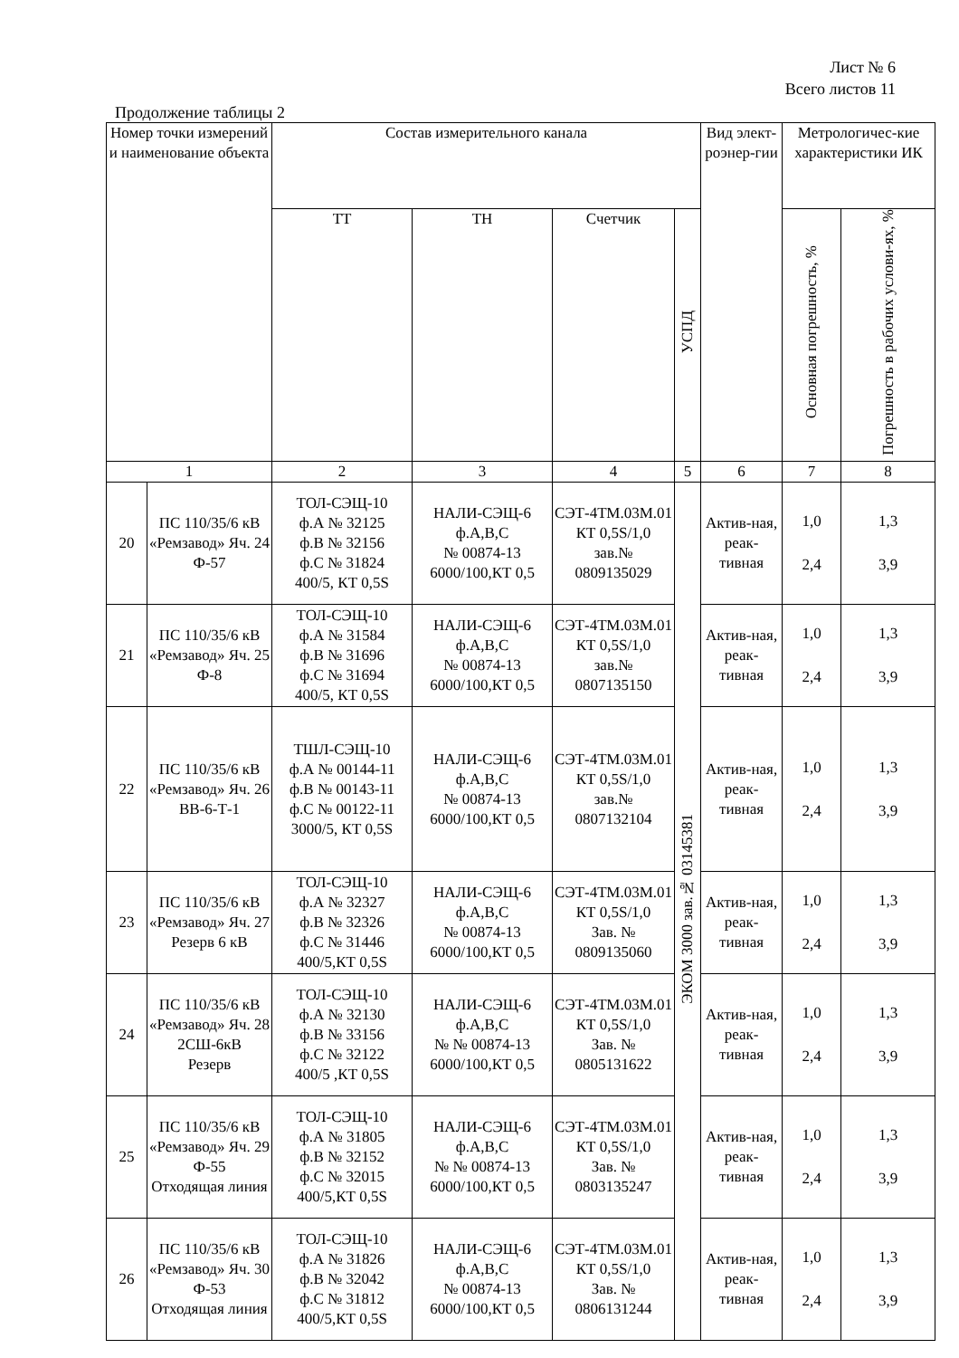Лист № 6
Всего листов 11
Продолжение таблицы 2
| Номер точки измерений и наименование объекта | | Состав измерительного канала | | | | Вид элект-роэнер-гии | Метрологичес-кие характеристики ИК | |
| --- | --- | --- | --- | --- | --- | --- | --- | --- |
| | | ТТ | ТН | Счетчик | УСПД | | Основная погрешность, % | Погрешность в рабочих услови-ях, % |
| 1 | | 2 | 3 | 4 | 5 | 6 | 7 | 8 |
| 20 | ПС 110/35/6 кВ «Ремзавод» Яч. 24 Ф-57 | ТОЛ-СЭЩ-10 ф.А № 32125 ф.В № 32156 ф.С № 31824 400/5, КТ 0,5S | НАЛИ-СЭЩ-6 ф.А,В,С № 00874-13 6000/100,КТ 0,5 | СЭТ-4ТМ.03М.01 КТ 0,5S/1,0 зав.№ 0809135029 | ЭКОМ 3000 зав.№ 03145381 | Актив-ная, реак-тивная | 1,0 2,4 | 1,3 3,9 |
| 21 | ПС 110/35/6 кВ «Ремзавод» Яч. 25 Ф-8 | ТОЛ-СЭЩ-10 ф.А № 31584 ф.В № 31696 ф.С № 31694 400/5, КТ 0,5S | НАЛИ-СЭЩ-6 ф.А,В,С № 00874-13 6000/100,КТ 0,5 | СЭТ-4ТМ.03М.01 КТ 0,5S/1,0 зав.№ 0807135150 | | Актив-ная, реак-тивная | 1,0 2,4 | 1,3 3,9 |
| 22 | ПС 110/35/6 кВ «Ремзавод» Яч. 26 ВВ-6-Т-1 | ТШЛ-СЭЩ-10 ф.А № 00144-11 ф.В № 00143-11 ф.С № 00122-11 3000/5, КТ 0,5S | НАЛИ-СЭЩ-6 ф.А,В,С № 00874-13 6000/100,КТ 0,5 | СЭТ-4ТМ.03М.01 КТ 0,5S/1,0 зав.№ 0807132104 | | Актив-ная, реак-тивная | 1,0 2,4 | 1,3 3,9 |
| 23 | ПС 110/35/6 кВ «Ремзавод» Яч. 27 Резерв 6 кВ | ТОЛ-СЭЩ-10 ф.А № 32327 ф.В № 32326 ф.С № 31446 400/5,КТ 0,5S | НАЛИ-СЭЩ-6 ф.А,В,С № 00874-13 6000/100,КТ 0,5 | СЭТ-4ТМ.03М.01 КТ 0,5S/1,0 Зав. № 0809135060 | | Актив-ная, реак-тивная | 1,0 2,4 | 1,3 3,9 |
| 24 | ПС 110/35/6 кВ «Ремзавод» Яч. 28 2СШ-6кВ Резерв | ТОЛ-СЭЩ-10 ф.А № 32130 ф.В № 33156 ф.С № 32122 400/5 ,КТ 0,5S | НАЛИ-СЭЩ-6 ф.А,В,С № № 00874-13 6000/100,КТ 0,5 | СЭТ-4ТМ.03М.01 КТ 0,5S/1,0 Зав. № 0805131622 | | Актив-ная, реак-тивная | 1,0 2,4 | 1,3 3,9 |
| 25 | ПС 110/35/6 кВ «Ремзавод» Яч. 29 Ф-55 Отходящая линия | ТОЛ-СЭЩ-10 ф.А № 31805 ф.В № 32152 ф.С № 32015 400/5,КТ 0,5S | НАЛИ-СЭЩ-6 ф.А,В,С № № 00874-13 6000/100,КТ 0,5 | СЭТ-4ТМ.03М.01 КТ 0,5S/1,0 Зав. № 0803135247 | | Актив-ная, реак-тивная | 1,0 2,4 | 1,3 3,9 |
| 26 | ПС 110/35/6 кВ «Ремзавод» Яч. 30 Ф-53 Отходящая линия | ТОЛ-СЭЩ-10 ф.А № 31826 ф.В № 32042 ф.С № 31812 400/5,КТ 0,5S | НАЛИ-СЭЩ-6 ф.А,В,С № 00874-13 6000/100,КТ 0,5 | СЭТ-4ТМ.03М.01 КТ 0,5S/1,0 Зав. № 0806131244 | | Актив-ная, реак-тивная | 1,0 2,4 | 1,3 3,9 |